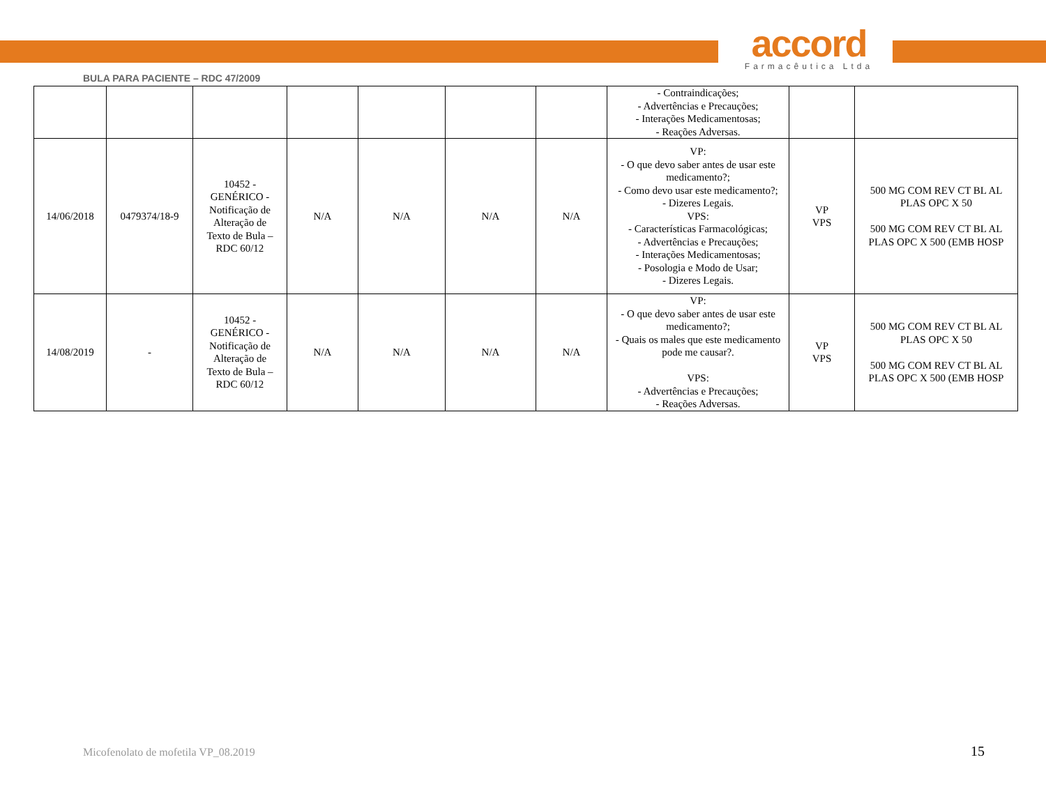accord
Farmacêutica Ltda
BULA PARA PACIENTE – RDC 47/2009
| | | | | | | | - Contraindicações; - Advertências e Precauções; - Interações Medicamentosas; - Reações Adversas. | | |
| 14/06/2018 | 0479374/18-9 | 10452 - GENÉRICO - Notificação de Alteração de Texto de Bula – RDC 60/12 | N/A | N/A | N/A | N/A | VP: - O que devo saber antes de usar este medicamento?; - Como devo usar este medicamento?; - Dizeres Legais. VPS: - Características Farmacológicas; - Advertências e Precauções; - Interações Medicamentosas; - Posologia e Modo de Usar; - Dizeres Legais. | VP VPS | 500 MG COM REV CT BL AL PLAS OPC X 50 500 MG COM REV CT BL AL PLAS OPC X 500 (EMB HOSP |
| 14/08/2019 | - | 10452 - GENÉRICO - Notificação de Alteração de Texto de Bula – RDC 60/12 | N/A | N/A | N/A | N/A | VP: - O que devo saber antes de usar este medicamento?; - Quais os males que este medicamento pode me causar?. VPS: - Advertências e Precauções; - Reações Adversas. | VP VPS | 500 MG COM REV CT BL AL PLAS OPC X 50 500 MG COM REV CT BL AL PLAS OPC X 500 (EMB HOSP |
Micofenolato de mofetila VP_08.2019
15